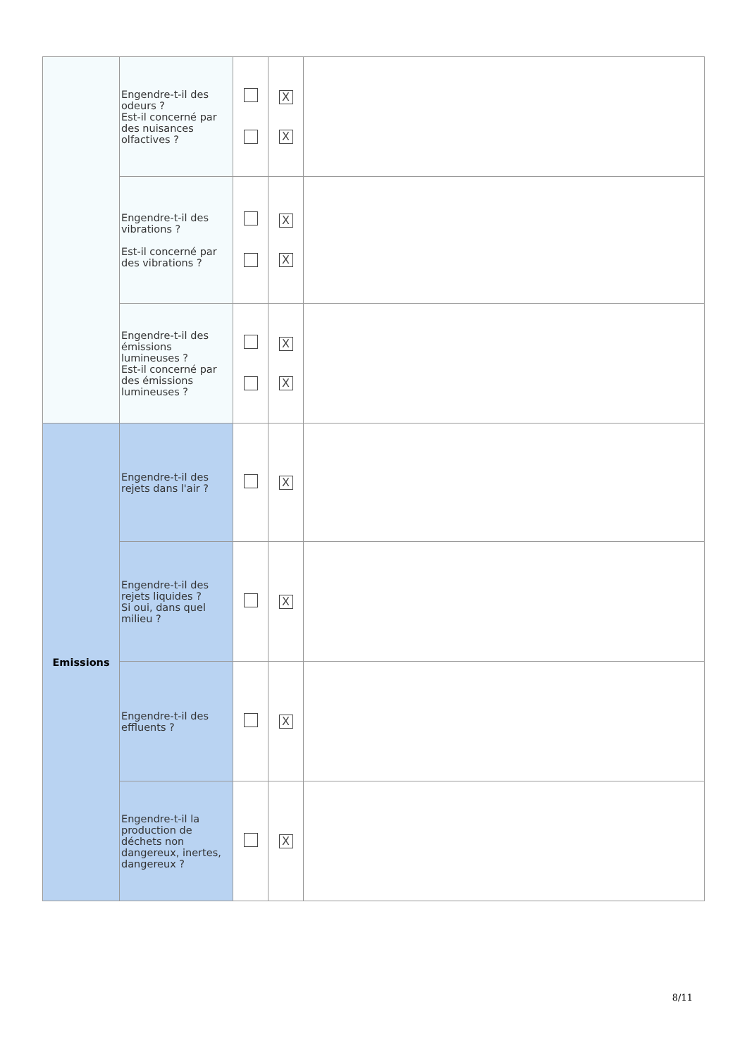| | Engendre-t-il des odeurs ? Est-il concerné par des nuisances olfactives ? | | X X | |
| | Engendre-t-il des vibrations ? Est-il concerné par des vibrations ? | | X X | |
| | Engendre-t-il des émissions lumineuses ? Est-il concerné par des émissions lumineuses ? | | X X | |
| Emissions | Engendre-t-il des rejets dans l'air ? | | X | |
| | Engendre-t-il des rejets liquides ? Si oui, dans quel milieu ? | | X | |
| | Engendre-t-il des effluents ? | | X | |
| | Engendre-t-il la production de déchets non dangereux, inertes, dangereux ? | | X | |
8/11